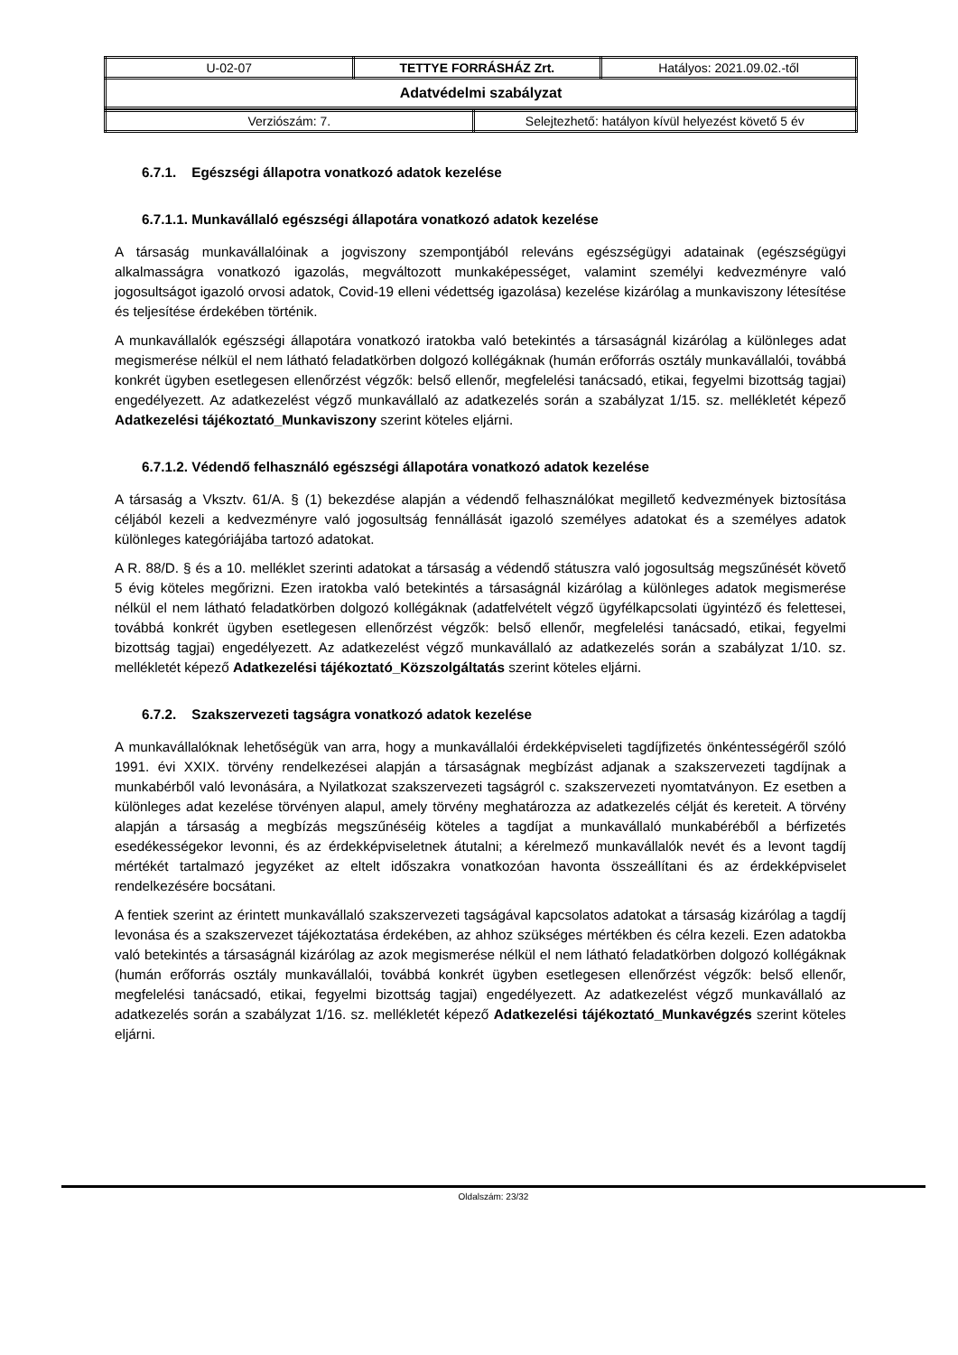| U-02-07 | TETTYE FORRÁSHÁZ Zrt. | Hatályos: 2021.09.02.-től |
| Adatvédelmi szabályzat | | |
| Verziószám: 7. | Selejtezhető: hatályon kívül helyezést követő 5 év |
6.7.1. Egészségi állapotra vonatkozó adatok kezelése
6.7.1.1. Munkavállaló egészségi állapotára vonatkozó adatok kezelése
A társaság munkavállalóinak a jogviszony szempontjából releváns egészségügyi adatainak (egészségügyi alkalmasságra vonatkozó igazolás, megváltozott munkaképességet, valamint személyi kedvezményre való jogosultságot igazoló orvosi adatok, Covid-19 elleni védettség igazolása) kezelése kizárólag a munkaviszony létesítése és teljesítése érdekében történik.
A munkavállalók egészségi állapotára vonatkozó iratokba való betekintés a társaságnál kizárólag a különleges adat megismerése nélkül el nem látható feladatkörben dolgozó kollégáknak (humán erőforrás osztály munkavállalói, továbbá konkrét ügyben esetlegesen ellenőrzést végzők: belső ellenőr, megfelelési tanácsadó, etikai, fegyelmi bizottság tagjai) engedélyezett. Az adatkezelést végző munkavállaló az adatkezelés során a szabályzat 1/15. sz. mellékletét képező Adatkezelési tájékoztató_Munkaviszony szerint köteles eljárni.
6.7.1.2. Védendő felhasználó egészségi állapotára vonatkozó adatok kezelése
A társaság a Vksztv. 61/A. § (1) bekezdése alapján a védendő felhasználókat megillető kedvezmények biztosítása céljából kezeli a kedvezményre való jogosultság fennállását igazoló személyes adatokat és a személyes adatok különleges kategóriájába tartozó adatokat.
A R. 88/D. § és a 10. melléklet szerinti adatokat a társaság a védendő státuszra való jogosultság megszűnését követő 5 évig köteles megőrizni. Ezen iratokba való betekintés a társaságnál kizárólag a különleges adatok megismerése nélkül el nem látható feladatkörben dolgozó kollégáknak (adatfelvételt végző ügyfélkapcsolati ügyintéző és felettesei, továbbá konkrét ügyben esetlegesen ellenőrzést végzők: belső ellenőr, megfelelési tanácsadó, etikai, fegyelmi bizottság tagjai) engedélyezett. Az adatkezelést végző munkavállaló az adatkezelés során a szabályzat 1/10. sz. mellékletét képező Adatkezelési tájékoztató_Közszolgáltatás szerint köteles eljárni.
6.7.2. Szakszervezeti tagságra vonatkozó adatok kezelése
A munkavállalóknak lehetőségük van arra, hogy a munkavállalói érdekképviseleti tagdíjfizetés önkéntességéről szóló 1991. évi XXIX. törvény rendelkezései alapján a társaságnak megbízást adjanak a szakszervezeti tagdíjnak a munkabérből való levonására, a Nyilatkozat szakszervezeti tagságról c. szakszervezeti nyomtatványon. Ez esetben a különleges adat kezelése törvényen alapul, amely törvény meghatározza az adatkezelés célját és kereteit. A törvény alapján a társaság a megbízás megszűnéséig köteles a tagdíjat a munkavállaló munkabéréből a bérfizetés esedékességekor levonni, és az érdekképviseletnek átutalni; a kérelmező munkavállalók nevét és a levont tagdíj mértékét tartalmazó jegyzéket az eltelt időszakra vonatkozóan havonta összeállítani és az érdekképviselet rendelkezésére bocsátani.
A fentiek szerint az érintett munkavállaló szakszervezeti tagságával kapcsolatos adatokat a társaság kizárólag a tagdíj levonása és a szakszervezet tájékoztatása érdekében, az ahhoz szükséges mértékben és célra kezeli. Ezen adatokba való betekintés a társaságnál kizárólag az azok megismerése nélkül el nem látható feladatkörben dolgozó kollégáknak (humán erőforrás osztály munkavállalói, továbbá konkrét ügyben esetlegesen ellenőrzést végzők: belső ellenőr, megfelelési tanácsadó, etikai, fegyelmi bizottság tagjai) engedélyezett. Az adatkezelést végző munkavállaló az adatkezelés során a szabályzat 1/16. sz. mellékletét képező Adatkezelési tájékoztató_Munkavégzés szerint köteles eljárni.
Oldalszám: 23/32